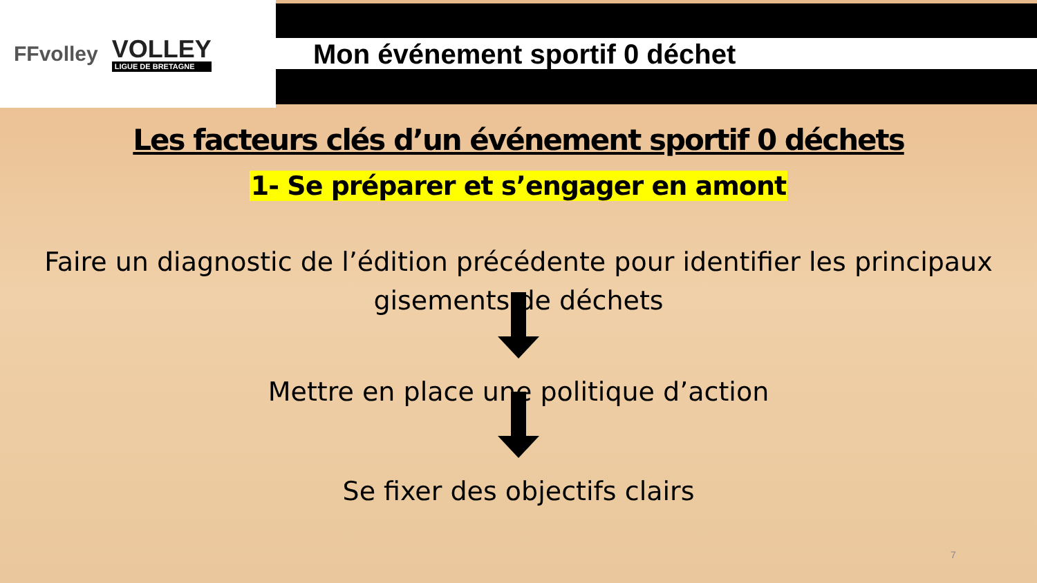FFvolley
VOLLEY
LIGUE DE BRETAGNE
Mon événement sportif 0 déchet
Les facteurs clés d’un événement sportif 0 déchets
1- Se préparer et s’engager en amont
Faire un diagnostic de l’édition précédente pour identifier les principaux
gisements de déchets
Mettre en place une politique d’action
Se fixer des objectifs clairs
7